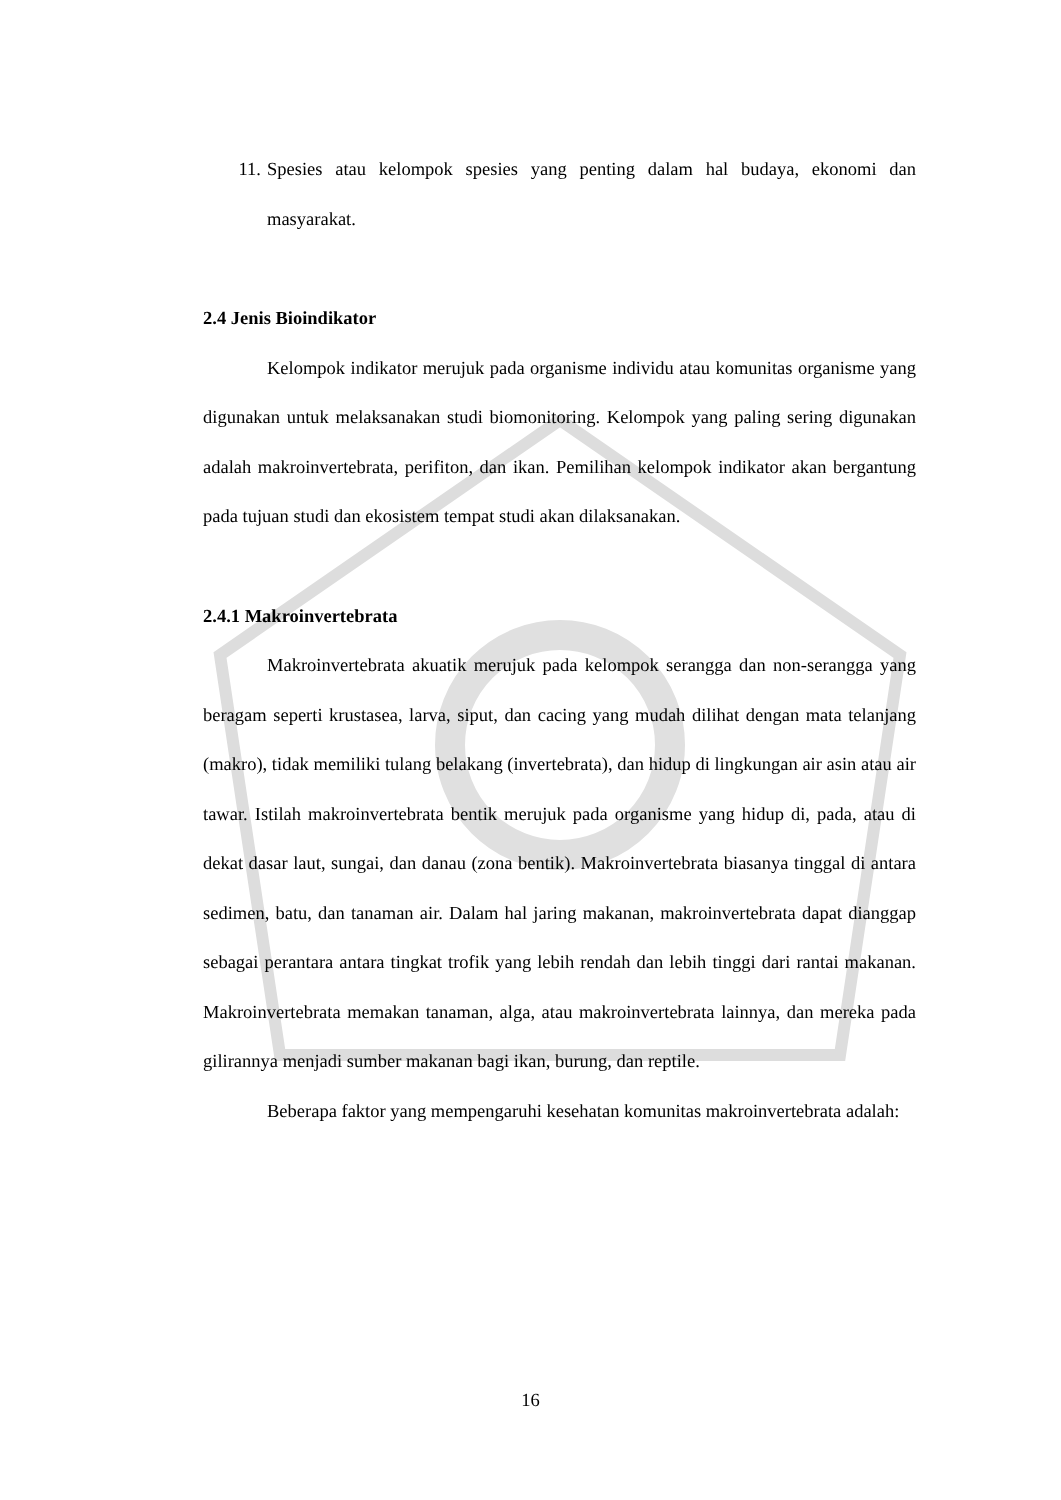11. Spesies atau kelompok spesies yang penting dalam hal budaya, ekonomi dan masyarakat.
2.4 Jenis Bioindikator
Kelompok indikator merujuk pada organisme individu atau komunitas organisme yang digunakan untuk melaksanakan studi biomonitoring. Kelompok yang paling sering digunakan adalah makroinvertebrata, perifiton, dan ikan. Pemilihan kelompok indikator akan bergantung pada tujuan studi dan ekosistem tempat studi akan dilaksanakan.
2.4.1 Makroinvertebrata
Makroinvertebrata akuatik merujuk pada kelompok serangga dan non-serangga yang beragam seperti krustasea, larva, siput, dan cacing yang mudah dilihat dengan mata telanjang (makro), tidak memiliki tulang belakang (invertebrata), dan hidup di lingkungan air asin atau air tawar. Istilah makroinvertebrata bentik merujuk pada organisme yang hidup di, pada, atau di dekat dasar laut, sungai, dan danau (zona bentik). Makroinvertebrata biasanya tinggal di antara sedimen, batu, dan tanaman air. Dalam hal jaring makanan, makroinvertebrata dapat dianggap sebagai perantara antara tingkat trofik yang lebih rendah dan lebih tinggi dari rantai makanan. Makroinvertebrata memakan tanaman, alga, atau makroinvertebrata lainnya, dan mereka pada gilirannya menjadi sumber makanan bagi ikan, burung, dan reptile.
Beberapa faktor yang mempengaruhi kesehatan komunitas makroinvertebrata adalah:
16